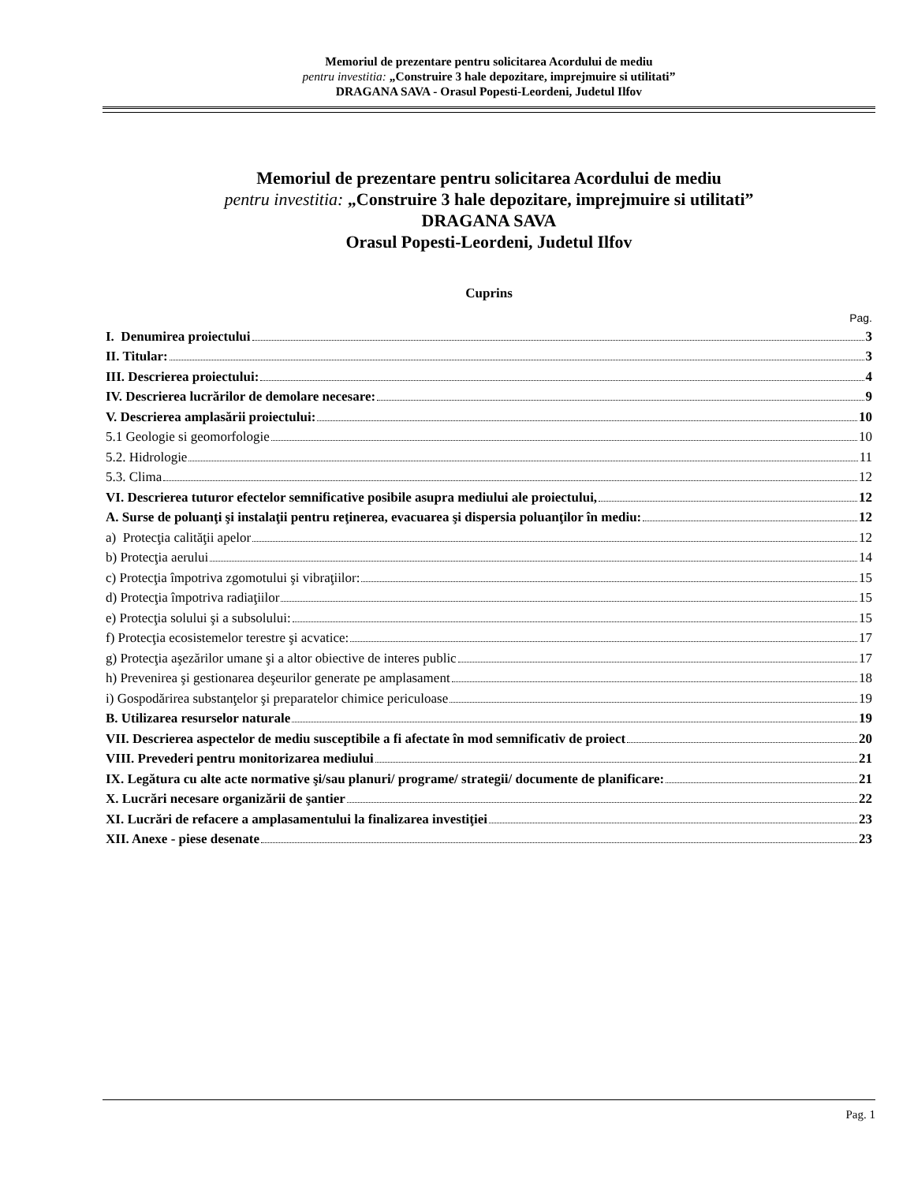Memoriul de prezentare pentru solicitarea Acordului de mediu
pentru investitia: „Construire 3 hale depozitare, imprejmuire si utilitati”
DRAGANA SAVA - Orasul Popesti-Leordeni, Judetul Ilfov
Memoriul de prezentare pentru solicitarea Acordului de mediu
pentru investitia: „Construire 3 hale depozitare, imprejmuire si utilitati”
DRAGANA SAVA
Orasul Popesti-Leordeni, Judetul Ilfov
Cuprins
Pag.
I. Denumirea proiectului 3
II. Titular: 3
III. Descrierea proiectului: 4
IV. Descrierea lucrărilor de demolare necesare: 9
V. Descrierea amplasării proiectului: 10
5.1 Geologie si geomorfologie 10
5.2. Hidrologie 11
5.3. Clima 12
VI. Descrierea tuturor efectelor semnificative posibile asupra mediului ale proiectului, 12
A. Surse de poluanţi şi instalaţii pentru reţinerea, evacuarea şi dispersia poluanţilor în mediu: 12
a) Protecţia calităţii apelor 12
b) Protecţia aerului 14
c) Protecţia împotriva zgomotului şi vibraţiilor: 15
d) Protecţia împotriva radiaţiilor 15
e) Protecţia solului şi a subsolului: 15
f) Protecţia ecosistemelor terestre şi acvatice: 17
g) Protecţia aşezărilor umane şi a altor obiective de interes public 17
h) Prevenirea şi gestionarea deşeurilor generate pe amplasament 18
i) Gospodărirea substanţelor şi preparatelor chimice periculoase 19
B. Utilizarea resurselor naturale 19
VII. Descrierea aspectelor de mediu susceptibile a fi afectate în mod semnificativ de proiect 20
VIII. Prevederi pentru monitorizarea mediului 21
IX. Legătura cu alte acte normative şi/sau planuri/ programe/ strategii/ documente de planificare: 21
X. Lucrări necesare organizării de şantier 22
XI. Lucrări de refacere a amplasamentului la finalizarea investiţiei 23
XII. Anexe - piese desenate 23
Pag. 1